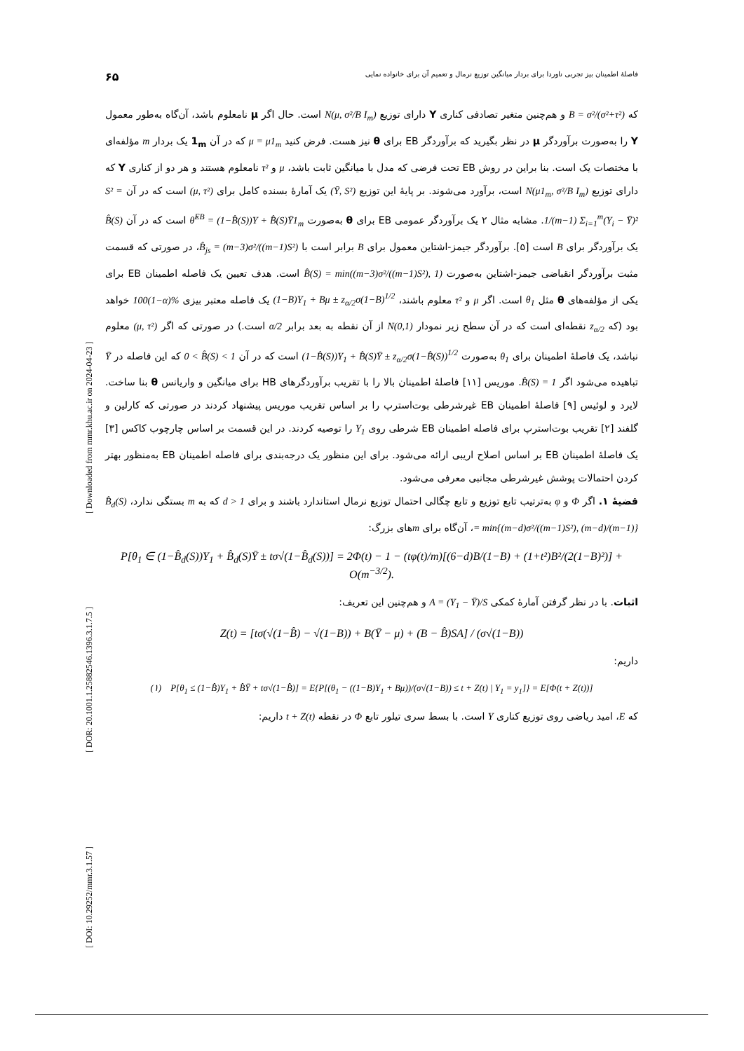[ DOI: 10.29252/mmr.3.1.57 ] [ DOR: 20.1001.1.25882546.1396.3.1.7.5 ] [ Downloaded from mmr.khu.ac.ir on 2024-04-23 ]
فاصلهٔ اطمینان بیز تجربی ناوردا برای بردار میانگین توزیع نرمال و تعمیم آن برای خانواده نمایی ۶۵
که B = σ²/(σ²+τ²) و هم‌چنین متغیر تصادفی کناری Y دارای توزیع N(μ, σ²/B I<sub>m</sub>) است. حال اگر μ نامعلوم باشد، آن‌گاه به‌طور معمول Y را به‌صورت برآوردگر μ در نظر بگیرید که برآوردگر EB برای θ نیز هست. فرض کنید μ = μ1<sub>m</sub> که در آن 1<sub>m</sub> یک بردار m مؤلفه‌ای با مختصات یک است. بنا براین در روش EB تحت فرضی که مدل با میانگین ثابت باشد، μ و τ² نامعلوم هستند و هر دو از کناری Y که دارای توزیع N(μ1<sub>m</sub>, σ²/B I<sub>m</sub>) است، برآورد می‌شوند. بر پایهٔ این توزیع (Ȳ, S²) یک آمارهٔ بسنده کامل برای (μ, τ²) است که در آن S² = 1/(m−1) Σ<sub>i=1</sub><sup>m</sup>(Y<sub>i</sub> − Ȳ)². مشابه مثال ۲ یک برآوردگر عمومی EB برای θ به‌صورت θ̂<sup>EB</sup> = (1−B̂(S))Y + B̂(S)Ȳ1<sub>m</sub> است که در آن B̂(S) یک برآوردگر برای B است [۵]. برآوردگر جیمز-اشتاین معمول برای B برابر است با B̂<sub>js</sub> = (m−3)σ²/((m−1)S²)، در صورتی که قسمت مثبت برآوردگر انقباضی جیمز-اشتاین به‌صورت B̂(S) = min((m−3)σ²/((m−1)S²), 1) است. هدف تعیین یک فاصله اطمینان EB برای یکی از مؤلفه‌های θ مثل θ<sub>1</sub> است. اگر μ و τ² معلوم باشند، (1−B)Y<sub>1</sub> + Bμ ± z<sub>α/2</sub>σ(1−B)<sup>1/2</sup> یک فاصله معتبر بیزی 100(1−α)% خواهد بود (که z<sub>α/2</sub> نقطه‌ای است که در آن سطح زیر نمودار N(0,1) از آن نقطه به بعد برابر α/2 است.) در صورتی که اگر (μ, τ²) معلوم نباشد، یک فاصلهٔ اطمینان برای θ<sub>1</sub> به‌صورت (1−B̂(S))Y<sub>1</sub> + B̂(S)Ȳ ± z<sub>α/2</sub>σ(1−B̂(S))<sup>1/2</sup> است که در آن 0 < B̂(S) < 1 که این فاصله در Ȳ تباهیده می‌شود اگر B̂(S) = 1. موریس [۱۱] فاصلهٔ اطمینان بالا را با تقریب برآوردگرهای HB برای میانگین و واریانس θ بنا ساخت. لایرد و لوئیس [۹] فاصلهٔ اطمینان EB غیرشرطی بوت‌استرپ را بر اساس تقریب موریس پیشنهاد کردند در صورتی که کارلین و گلفند [۲] تقریب بوت‌استرپ برای فاصله اطمینان EB شرطی روی Y<sub>1</sub> را توصیه کردند. در این قسمت بر اساس چارچوب کاکس [۳] یک فاصلهٔ اطمینان EB بر اساس اصلاح اریبی ارائه می‌شود. برای این منظور یک درجه‌بندی برای فاصله اطمینان EB به‌منظور بهتر کردن احتمالات پوشش غیرشرطی مجانبی معرفی می‌شود.
قضیهٔ ۱. اگر Φ و φ به‌ترتیب تابع توزیع و تابع چگالی احتمال توزیع نرمال استاندارد باشند و برای d > 1 که به m بستگی ندارد، B̂<sub>d</sub>(S) = min{(m−d)σ²/((m−1)S²), (m−d)/(m−1)}، آن‌گاه برای mهای بزرگ:
P[θ<sub>1</sub> ∈ (1−B̂<sub>d</sub>(S))Y<sub>1</sub> + B̂<sub>d</sub>(S)Ȳ ± tσ√(1−B̂<sub>d</sub>(S))] = 2Φ(t) − 1 − (tφ(t)/m)[(6−d)B/(1−B) + (1+t²)B²/(2(1−B)²)] + O(m<sup>−3/2</sup>).
اثبات. با در نظر گرفتن آمارهٔ کمکی A = (Y<sub>1</sub> − Ȳ)/S و هم‌چنین این تعریف:
Z(t) = [tσ(√(1−B̂) − √(1−B)) + B(Ȳ − μ) + (B − B̂)SA] / (σ√(1−B))
داریم:
(۱) P[θ<sub>1</sub> ≤ (1−B̂)Y<sub>1</sub> + B̂Ȳ + tσ√(1−B̂)] = E{P[(θ<sub>1</sub> − ((1−B)Y<sub>1</sub> + Bμ))/(σ√(1−B)) ≤ t + Z(t) | Y<sub>1</sub> = y<sub>1</sub>]} = E[Φ(t + Z(t))]
که E، امید ریاضی روی توزیع کناری Y است. با بسط سری تیلور تابع Φ در نقطه t + Z(t) داریم: